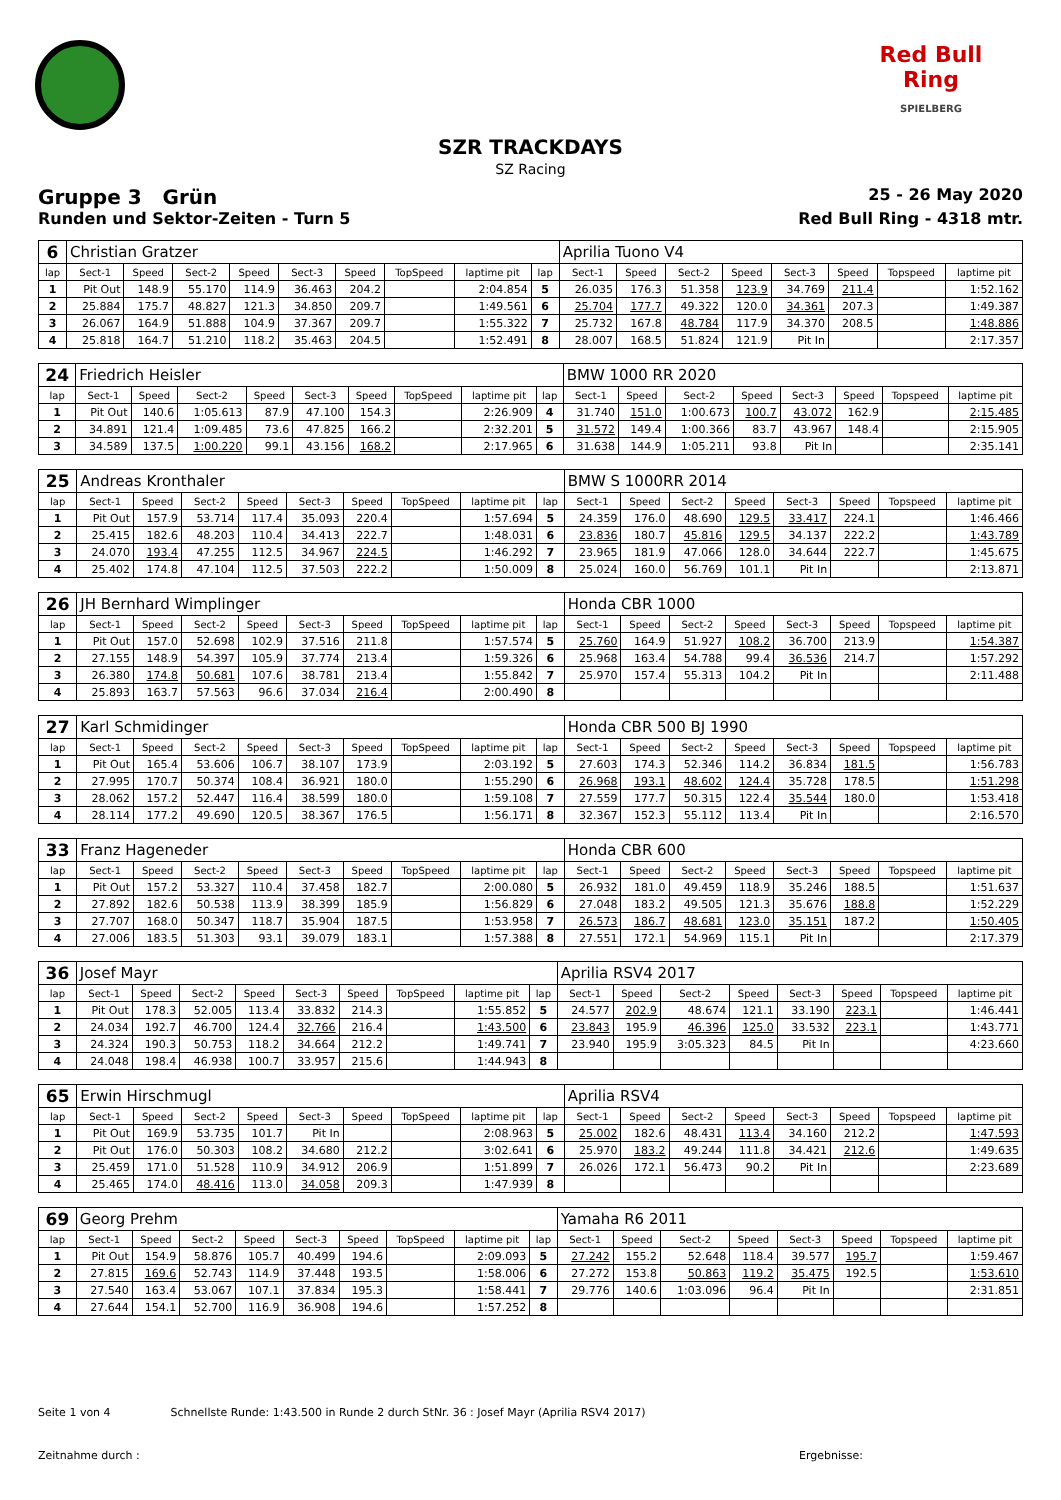Red Bull Ring
SPIELBERG
SZR TRACKDAYS
SZ Racing
Gruppe 3 Grün 25 - 26 May 2020
Runden und Sektor-Zeiten - Turn 5 Red Bull Ring - 4318 mtr.
| 6 | Christian Gratzer | | | | | | | | | Aprilia Tuono V4 | | | | | | | |
| lap | Sect-1 | Speed | Sect-2 | Speed | Sect-3 | Speed | TopSpeed | laptime pit | lap | Sect-1 | Speed | Sect-2 | Speed | Sect-3 | Speed | Topspeed | laptime pit |
| 1 | Pit Out | 148.9 | 55.170 | 114.9 | 36.463 | 204.2 | | 2:04.854 | 5 | 26.035 | 176.3 | 51.358 | 123.9 | 34.769 | 211.4 | | 1:52.162 |
| 2 | 25.884 | 175.7 | 48.827 | 121.3 | 34.850 | 209.7 | | 1:49.561 | 6 | 25.704 | 177.7 | 49.322 | 120.0 | 34.361 | 207.3 | | 1:49.387 |
| 3 | 26.067 | 164.9 | 51.888 | 104.9 | 37.367 | 209.7 | | 1:55.322 | 7 | 25.732 | 167.8 | 48.784 | 117.9 | 34.370 | 208.5 | | 1:48.886 |
| 4 | 25.818 | 164.7 | 51.210 | 118.2 | 35.463 | 204.5 | | 1:52.491 | 8 | 28.007 | 168.5 | 51.824 | 121.9 | Pit In | | | 2:17.357 |
| 24 | Friedrich Heisler | | | | | | | | | BMW 1000 RR 2020 | | | | | | | |
| lap | Sect-1 | Speed | Sect-2 | Speed | Sect-3 | Speed | TopSpeed | laptime pit | lap | Sect-1 | Speed | Sect-2 | Speed | Sect-3 | Speed | Topspeed | laptime pit |
| 1 | Pit Out | 140.6 | 1:05.613 | 87.9 | 47.100 | 154.3 | | 2:26.909 | 4 | 31.740 | 151.0 | 1:00.673 | 100.7 | 43.072 | 162.9 | | 2:15.485 |
| 2 | 34.891 | 121.4 | 1:09.485 | 73.6 | 47.825 | 166.2 | | 2:32.201 | 5 | 31.572 | 149.4 | 1:00.366 | 83.7 | 43.967 | 148.4 | | 2:15.905 |
| 3 | 34.589 | 137.5 | 1:00.220 | 99.1 | 43.156 | 168.2 | | 2:17.965 | 6 | 31.638 | 144.9 | 1:05.211 | 93.8 | Pit In | | | 2:35.141 |
| 25 | Andreas Kronthaler | | | | | | | | | BMW S 1000RR 2014 | | | | | | | |
| lap | Sect-1 | Speed | Sect-2 | Speed | Sect-3 | Speed | TopSpeed | laptime pit | lap | Sect-1 | Speed | Sect-2 | Speed | Sect-3 | Speed | Topspeed | laptime pit |
| 1 | Pit Out | 157.9 | 53.714 | 117.4 | 35.093 | 220.4 | | 1:57.694 | 5 | 24.359 | 176.0 | 48.690 | 129.5 | 33.417 | 224.1 | | 1:46.466 |
| 2 | 25.415 | 182.6 | 48.203 | 110.4 | 34.413 | 222.7 | | 1:48.031 | 6 | 23.836 | 180.7 | 45.816 | 129.5 | 34.137 | 222.2 | | 1:43.789 |
| 3 | 24.070 | 193.4 | 47.255 | 112.5 | 34.967 | 224.5 | | 1:46.292 | 7 | 23.965 | 181.9 | 47.066 | 128.0 | 34.644 | 222.7 | | 1:45.675 |
| 4 | 25.402 | 174.8 | 47.104 | 112.5 | 37.503 | 222.2 | | 1:50.009 | 8 | 25.024 | 160.0 | 56.769 | 101.1 | Pit In | | | 2:13.871 |
| 26 | JH Bernhard Wimplinger | | | | | | | | | Honda CBR 1000 | | | | | | | |
| lap | Sect-1 | Speed | Sect-2 | Speed | Sect-3 | Speed | TopSpeed | laptime pit | lap | Sect-1 | Speed | Sect-2 | Speed | Sect-3 | Speed | Topspeed | laptime pit |
| 1 | Pit Out | 157.0 | 52.698 | 102.9 | 37.516 | 211.8 | | 1:57.574 | 5 | 25.760 | 164.9 | 51.927 | 108.2 | 36.700 | 213.9 | | 1:54.387 |
| 2 | 27.155 | 148.9 | 54.397 | 105.9 | 37.774 | 213.4 | | 1:59.326 | 6 | 25.968 | 163.4 | 54.788 | 99.4 | 36.536 | 214.7 | | 1:57.292 |
| 3 | 26.380 | 174.8 | 50.681 | 107.6 | 38.781 | 213.4 | | 1:55.842 | 7 | 25.970 | 157.4 | 55.313 | 104.2 | Pit In | | | 2:11.488 |
| 4 | 25.893 | 163.7 | 57.563 | 96.6 | 37.034 | 216.4 | | 2:00.490 | 8 | | | | | | | | |
| 27 | Karl Schmidinger | | | | | | | | | Honda CBR 500 BJ 1990 | | | | | | | |
| lap | Sect-1 | Speed | Sect-2 | Speed | Sect-3 | Speed | TopSpeed | laptime pit | lap | Sect-1 | Speed | Sect-2 | Speed | Sect-3 | Speed | Topspeed | laptime pit |
| 1 | Pit Out | 165.4 | 53.606 | 106.7 | 38.107 | 173.9 | | 2:03.192 | 5 | 27.603 | 174.3 | 52.346 | 114.2 | 36.834 | 181.5 | | 1:56.783 |
| 2 | 27.995 | 170.7 | 50.374 | 108.4 | 36.921 | 180.0 | | 1:55.290 | 6 | 26.968 | 193.1 | 48.602 | 124.4 | 35.728 | 178.5 | | 1:51.298 |
| 3 | 28.062 | 157.2 | 52.447 | 116.4 | 38.599 | 180.0 | | 1:59.108 | 7 | 27.559 | 177.7 | 50.315 | 122.4 | 35.544 | 180.0 | | 1:53.418 |
| 4 | 28.114 | 177.2 | 49.690 | 120.5 | 38.367 | 176.5 | | 1:56.171 | 8 | 32.367 | 152.3 | 55.112 | 113.4 | Pit In | | | 2:16.570 |
| 33 | Franz Hageneder | | | | | | | | | Honda CBR 600 | | | | | | | |
| lap | Sect-1 | Speed | Sect-2 | Speed | Sect-3 | Speed | TopSpeed | laptime pit | lap | Sect-1 | Speed | Sect-2 | Speed | Sect-3 | Speed | Topspeed | laptime pit |
| 1 | Pit Out | 157.2 | 53.327 | 110.4 | 37.458 | 182.7 | | 2:00.080 | 5 | 26.932 | 181.0 | 49.459 | 118.9 | 35.246 | 188.5 | | 1:51.637 |
| 2 | 27.892 | 182.6 | 50.538 | 113.9 | 38.399 | 185.9 | | 1:56.829 | 6 | 27.048 | 183.2 | 49.505 | 121.3 | 35.676 | 188.8 | | 1:52.229 |
| 3 | 27.707 | 168.0 | 50.347 | 118.7 | 35.904 | 187.5 | | 1:53.958 | 7 | 26.573 | 186.7 | 48.681 | 123.0 | 35.151 | 187.2 | | 1:50.405 |
| 4 | 27.006 | 183.5 | 51.303 | 93.1 | 39.079 | 183.1 | | 1:57.388 | 8 | 27.551 | 172.1 | 54.969 | 115.1 | Pit In | | | 2:17.379 |
| 36 | Josef Mayr | | | | | | | | | Aprilia RSV4 2017 | | | | | | | |
| lap | Sect-1 | Speed | Sect-2 | Speed | Sect-3 | Speed | TopSpeed | laptime pit | lap | Sect-1 | Speed | Sect-2 | Speed | Sect-3 | Speed | Topspeed | laptime pit |
| 1 | Pit Out | 178.3 | 52.005 | 113.4 | 33.832 | 214.3 | | 1:55.852 | 5 | 24.577 | 202.9 | 48.674 | 121.1 | 33.190 | 223.1 | | 1:46.441 |
| 2 | 24.034 | 192.7 | 46.700 | 124.4 | 32.766 | 216.4 | | 1:43.500 | 6 | 23.843 | 195.9 | 46.396 | 125.0 | 33.532 | 223.1 | | 1:43.771 |
| 3 | 24.324 | 190.3 | 50.753 | 118.2 | 34.664 | 212.2 | | 1:49.741 | 7 | 23.940 | 195.9 | 3:05.323 | 84.5 | Pit In | | | 4:23.660 |
| 4 | 24.048 | 198.4 | 46.938 | 100.7 | 33.957 | 215.6 | | 1:44.943 | 8 | | | | | | | | |
| 65 | Erwin Hirschmugl | | | | | | | | | Aprilia RSV4 | | | | | | | |
| lap | Sect-1 | Speed | Sect-2 | Speed | Sect-3 | Speed | TopSpeed | laptime pit | lap | Sect-1 | Speed | Sect-2 | Speed | Sect-3 | Speed | Topspeed | laptime pit |
| 1 | Pit Out | 169.9 | 53.735 | 101.7 | Pit In | | | 2:08.963 | 5 | 25.002 | 182.6 | 48.431 | 113.4 | 34.160 | 212.2 | | 1:47.593 |
| 2 | Pit Out | 176.0 | 50.303 | 108.2 | 34.680 | 212.2 | | 3:02.641 | 6 | 25.970 | 183.2 | 49.244 | 111.8 | 34.421 | 212.6 | | 1:49.635 |
| 3 | 25.459 | 171.0 | 51.528 | 110.9 | 34.912 | 206.9 | | 1:51.899 | 7 | 26.026 | 172.1 | 56.473 | 90.2 | Pit In | | | 2:23.689 |
| 4 | 25.465 | 174.0 | 48.416 | 113.0 | 34.058 | 209.3 | | 1:47.939 | 8 | | | | | | | | |
| 69 | Georg Prehm | | | | | | | | | Yamaha R6 2011 | | | | | | | |
| lap | Sect-1 | Speed | Sect-2 | Speed | Sect-3 | Speed | TopSpeed | laptime pit | lap | Sect-1 | Speed | Sect-2 | Speed | Sect-3 | Speed | Topspeed | laptime pit |
| 1 | Pit Out | 154.9 | 58.876 | 105.7 | 40.499 | 194.6 | | 2:09.093 | 5 | 27.242 | 155.2 | 52.648 | 118.4 | 39.577 | 195.7 | | 1:59.467 |
| 2 | 27.815 | 169.6 | 52.743 | 114.9 | 37.448 | 193.5 | | 1:58.006 | 6 | 27.272 | 153.8 | 50.863 | 119.2 | 35.475 | 192.5 | | 1:53.610 |
| 3 | 27.540 | 163.4 | 53.067 | 107.1 | 37.834 | 195.3 | | 1:58.441 | 7 | 29.776 | 140.6 | 1:03.096 | 96.4 | Pit In | | | 2:31.851 |
| 4 | 27.644 | 154.1 | 52.700 | 116.9 | 36.908 | 194.6 | | 1:57.252 | 8 | | | | | | | | |
Seite 1 von 4 Schnellste Runde: 1:43.500 in Runde 2 durch StNr. 36 : Josef Mayr (Aprilia RSV4 2017)
Zeitnahme durch : Ergebnisse: